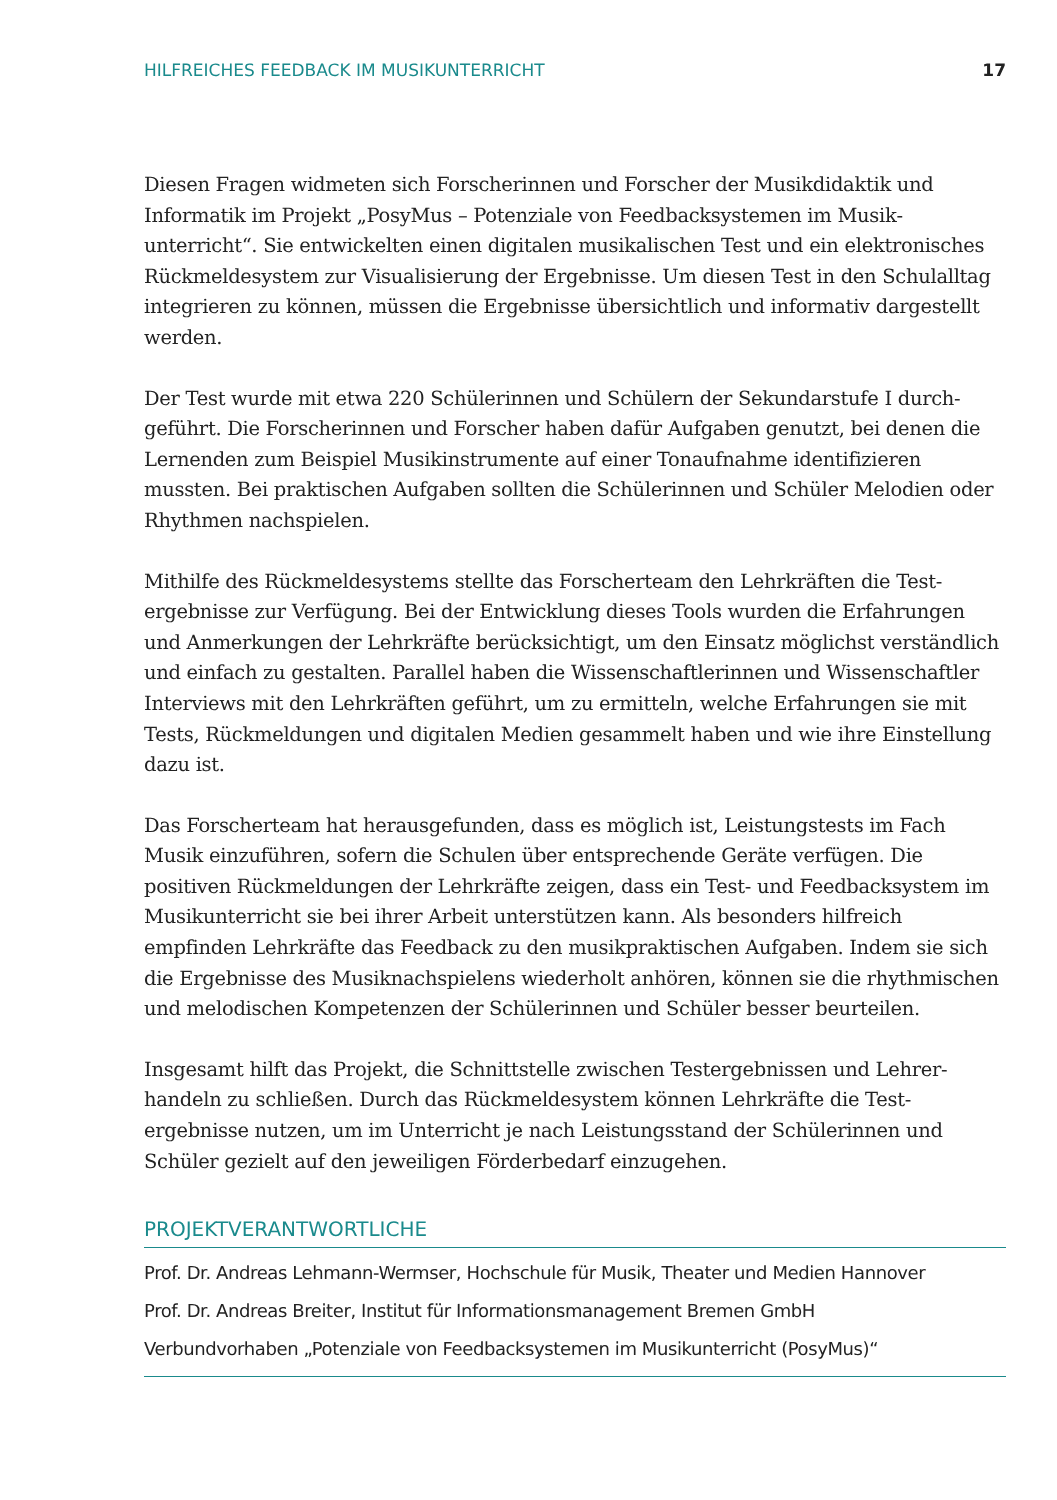HILFREICHES FEEDBACK IM MUSIKUNTERRICHT 17
Diesen Fragen widmeten sich Forscherinnen und Forscher der Musikdidaktik und Informatik im Projekt „PosyMus – Potenziale von Feedbacksystemen im Musik­unterricht“. Sie entwickelten einen digitalen musikalischen Test und ein elektro­nisches Rückmeldesystem zur Visualisierung der Ergebnisse. Um diesen Test in den Schulalltag integrieren zu können, müssen die Ergebnisse übersichtlich und informativ dargestellt werden.
Der Test wurde mit etwa 220 Schülerinnen und Schülern der Sekundarstufe I durch­geführt. Die Forscherinnen und Forscher haben dafür Aufgaben genutzt, bei denen die Lernenden zum Beispiel Musikinstrumente auf einer Tonaufnahme identifizieren mussten. Bei praktischen Aufgaben sollten die Schülerinnen und Schüler Melodien oder Rhythmen nachspielen.
Mithilfe des Rückmeldesystems stellte das Forscherteam den Lehrkräften die Test­ergebnisse zur Verfügung. Bei der Entwicklung dieses Tools wurden die Erfahrungen und Anmerkungen der Lehrkräfte berücksichtigt, um den Einsatz möglichst verständ­lich und einfach zu gestalten. Parallel haben die Wissenschaftlerinnen und Wissen­schaftler Interviews mit den Lehrkräften geführt, um zu ermitteln, welche Erfahrungen sie mit Tests, Rückmeldungen und digitalen Medien gesammelt haben und wie ihre Einstellung dazu ist.
Das Forscherteam hat herausgefunden, dass es möglich ist, Leistungstests im Fach Musik einzuführen, sofern die Schulen über entsprechende Geräte verfügen. Die positiven Rückmeldungen der Lehrkräfte zeigen, dass ein Test- und Feedbacksystem im Musikunterricht sie bei ihrer Arbeit unterstützen kann. Als besonders hilfreich empfinden Lehrkräfte das Feedback zu den musikpraktischen Aufgaben. Indem sie sich die Ergebnisse des Musiknachspielens wiederholt anhören, können sie die rhythmischen und melodischen Kompetenzen der Schülerinnen und Schüler besser beurteilen.
Insgesamt hilft das Projekt, die Schnittstelle zwischen Testergebnissen und Lehrer­handeln zu schließen. Durch das Rückmeldesystem können Lehrkräfte die Test­ergebnisse nutzen, um im Unterricht je nach Leistungsstand der Schülerinnen und Schüler gezielt auf den jeweiligen Förderbedarf einzugehen.
PROJEKTVERANTWORTLICHE
Prof. Dr. Andreas Lehmann-Wermser, Hochschule für Musik, Theater und Medien Hannover
Prof. Dr. Andreas Breiter, Institut für Informationsmanagement Bremen GmbH
Verbundvorhaben „Potenziale von Feedbacksystemen im Musikunterricht (PosyMus)“